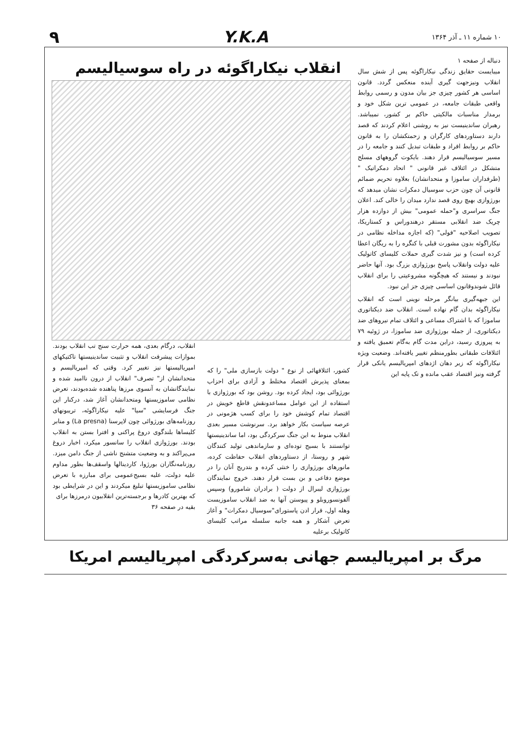۱۰ شماره ۱۱ ـ آذر ۱۳۶۴
Y.K.A ۹
دنباله از صفحه ۱
میبایست حقایق زندگی نیکاراگوئه پس از شش سال انقلاب ونیزجهت گیری آینده منعکس گردد. قانون اساسی هر کشور چیزی جز بیان مدون و رسمی روابط واقعی طبقات جامعه، در عمومی ترین شکل خود و برمدار مناسبات مالکیتی حاکم بر کشور، نمیباشد. رهبران ساندینیست نیز به روشنی اعلام کردند که قصد دارند دستاوردهای کارگران و زحمتکشان را به قانون حاکم بر روابط افراد و طبقات تبدیل کنند و جامعه را در مسیر سوسیالیسم قرار دهند. بایکوت گروههای مسلح متشکل در ائتلاف غیر قانونی " اتحاد دمکراتیک " (طرفداران ساموزا و متحدانشان) بعلاوه تحریم ضمائم قانونی آن چون حزب سوسیال دمکرات نشان میدهد که بورژوازی بهیچ روی قصد ندارد میدان را خالی کند. اعلان جنگ سراسری و"حمله عمومی" بیش از دوازده هزار چریک ضد انقلابی مستقر درهندوراس و کستاریکا، تصویب اصلاحیه "فولی" (که اجازه مداخله نظامی در نیکاراگوئه بدون مشورت قبلی با کنگره را به ریگان اعطا کرده است) و نیز شدت گیری حملات کلیسای کاتولیک علیه دولت وانقلاب پاسخ بورژوازی بزرگ بود. آنها حاضر نبودند و نیستند که هیچگونه مشروعیتی را برای انقلاب قائل شوندوقانون اساسی چیزی جز این نبود.
این جبهه‌گیری بیانگر مرحله نوینی است که انقلاب نیکاراگوئه بدان گام نهاده است. انقلاب ضد دیکتاتوری ساموزا که با اشتراک مساعی و ائتلاف تمام نیروهای ضد دیکتاتوری، از جمله بورژوازی ضد ساموزا، در ژوئیه ۷۹ به پیروزی رسید، دراین مدت گام به‌گام تعمیق یافته و ائتلافات طبقاتی بطورمنظم تغییر یافته‌اند. وضعیت ویژه نیکاراگوئه که زیر دهان اژدهای امپریالیسم یانکی قرار گرفته ونیز اقتصاد عقب مانده و تک پایه این
انقلاب نیکاراگوئه در راه سوسیالیسم
کشور، ائتلافهائی از نوع " دولت بازسازی ملی" را که بمعنای پذیرش اقتصاد مختلط و آزادی برای احزاب بورژوائی بود، ایجاد کرده بود. روشن بود که بورژوازی با استفاده از این عوامل مساعدونقش قاطع خویش در اقتصاد تمام کوشش خود را برای کسب هژمونی در عرصه سیاست بکار خواهد برد. سرنوشت مسیر بعدی انقلاب منوط به این جنگ سرکردگی بود، اما ساندینیستها توانستند با بسیج توده‌ای و سازماندهی تولید کنندگان شهر و روستا، از دستاوردهای انقلاب حفاظت کرده، مانورهای بورژوازی را خنثی کرده و بتدریج آنان را در موضع دفاعی و بن بست قرار دهند. خروج نمایندگان بورژوازی لیبرال از دولت ( برادران شامورو) وسپس آلفونسوروبلو و پیوستن آنها به ضد انقلاب ساموزیست وهله اول، فرار ادن پاستورای"سوسیال دمکرات" و آغاز تعرض آشکار و همه جانبه سلسله مراتب کلیسای کاتولیک برعلیه
انقلاب، درگام بعدی، همه حرارت سنج تب انقلاب بودند. بموازات پیشرفت انقلاب و تثبیت ساندینیستها تاکتیکهای امپریالیستها نیز تغییر کرد. وقتی که امپریالیسم و متحدانشان از" تصرف" انقلاب از درون ناامید شده و نمایندگانشان به آنسوی مرزها پناهنده شده‌بودند، تعرض نظامی ساموزیستها ومتحدانشان آغاز شد، درکنار این جنگ فرسایشی "سیا" علیه نیکاراگوئه، تریبونهای روزنامه‌های بورژوائی چون لاپرسنا (La presna) و منابر کلیساها بلندگوی دروغ پراکنی و افترا بستن به انقلاب بودند. بورژوازی انقلاب را سانسور میکرد، اخبار دروغ می‌پراکند و به وضعیت متشنج ناشی از جنگ دامن میزد. روزنامه‌نگاران بورژوا، کاردینالها واسقف‌ها بطور مداوم علیه دولت، علیه بسیج‌عمومی برای مبارزه با تعرض نظامی ساموزیستها تبلیغ میکردند و این در شرایطی بود که بهترین کادرها و برجسته‌ترین انقلابیون درمرزها برای
بقیه در صفحه ۳۶
مرگ بر امپریالیسم جهانی به‌سرکردگی امپریالیسم امریکا